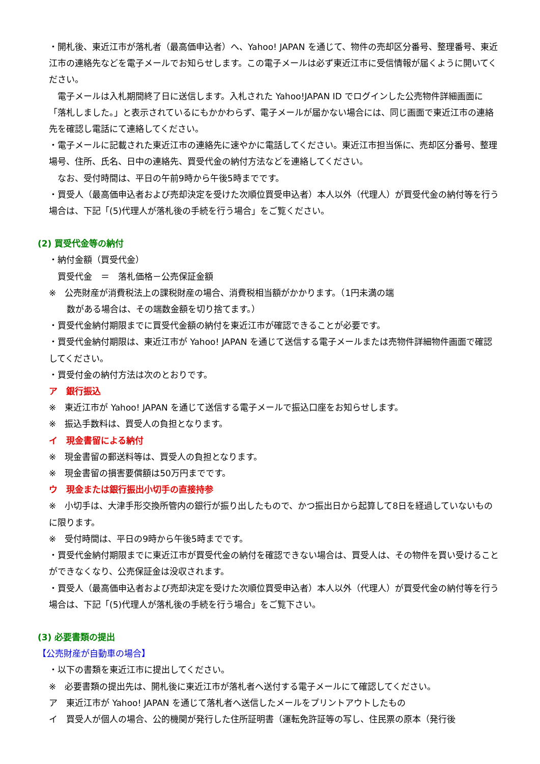・開札後、東近江市が落札者（最高価申込者）へ、Yahoo! JAPAN を通じて、物件の売却区分番号、整理番号、東近江市の連絡先などを電子メールでお知らせします。この電子メールは必ず東近江市に受信情報が届くように開いてください。
　電子メールは入札期間終了日に送信します。入札された Yahoo!JAPAN ID でログインした公売物件詳細画面に「落札しました。」と表示されているにもかかわらず、電子メールが届かない場合には、同じ画面で東近江市の連絡先を確認し電話にて連絡してください。
・電子メールに記載された東近江市の連絡先に速やかに電話してください。東近江市担当係に、売却区分番号、整理場号、住所、氏名、日中の連絡先、買受代金の納付方法などを連絡してください。
　なお、受付時間は、平日の午前9時から午後5時までです。
・買受人（最高価申込者および売却決定を受けた次順位買受申込者）本人以外（代理人）が買受代金の納付等を行う場合は、下記「(5)代理人が落札後の手続を行う場合」をご覧ください。
(2) 買受代金等の納付
・納付金額（買受代金）
　買受代金　＝　落札価格－公売保証金額
※　公売財産が消費税法上の課税財産の場合、消費税相当額がかかります。（1円未満の端
　数がある場合は、その端数金額を切り捨てます。）
・買受代金納付期限までに買受代金額の納付を東近江市が確認できることが必要です。
・買受代金納付期限は、東近江市が Yahoo! JAPAN を通じて送信する電子メールまたは売物件詳細物件画面で確認してください。
・買受付金の納付方法は次のとおりです。
ア　銀行振込
※　東近江市が Yahoo! JAPAN を通じて送信する電子メールで振込口座をお知らせします。
※　振込手数料は、買受人の負担となります。
イ　現金書留による納付
※　現金書留の郵送料等は、買受人の負担となります。
※　現金書留の損害要償額は50万円までです。
ウ　現金または銀行振出小切手の直接持参
※　小切手は、大津手形交換所管内の銀行が振り出したもので、かつ振出日から起算して8日を経過していないものに限ります。
※　受付時間は、平日の9時から午後5時までです。
・買受代金納付期限までに東近江市が買受代金の納付を確認できない場合は、買受人は、その物件を買い受けることができなくなり、公売保証金は没収されます。
・買受人（最高価申込者および売却決定を受けた次順位買受申込者）本人以外（代理人）が買受代金の納付等を行う場合は、下記「(5)代理人が落札後の手続を行う場合」をご覧下さい。
(3) 必要書類の提出
【公売財産が自動車の場合】
・以下の書類を東近江市に提出してください。
※　必要書類の提出先は、開札後に東近江市が落札者へ送付する電子メールにて確認してください。
ア　東近江市が Yahoo! JAPAN を通じて落札者へ送信したメールをプリントアウトしたもの
イ　買受人が個人の場合、公的機関が発行した住所証明書（運転免許証等の写し、住民票の原本（発行後